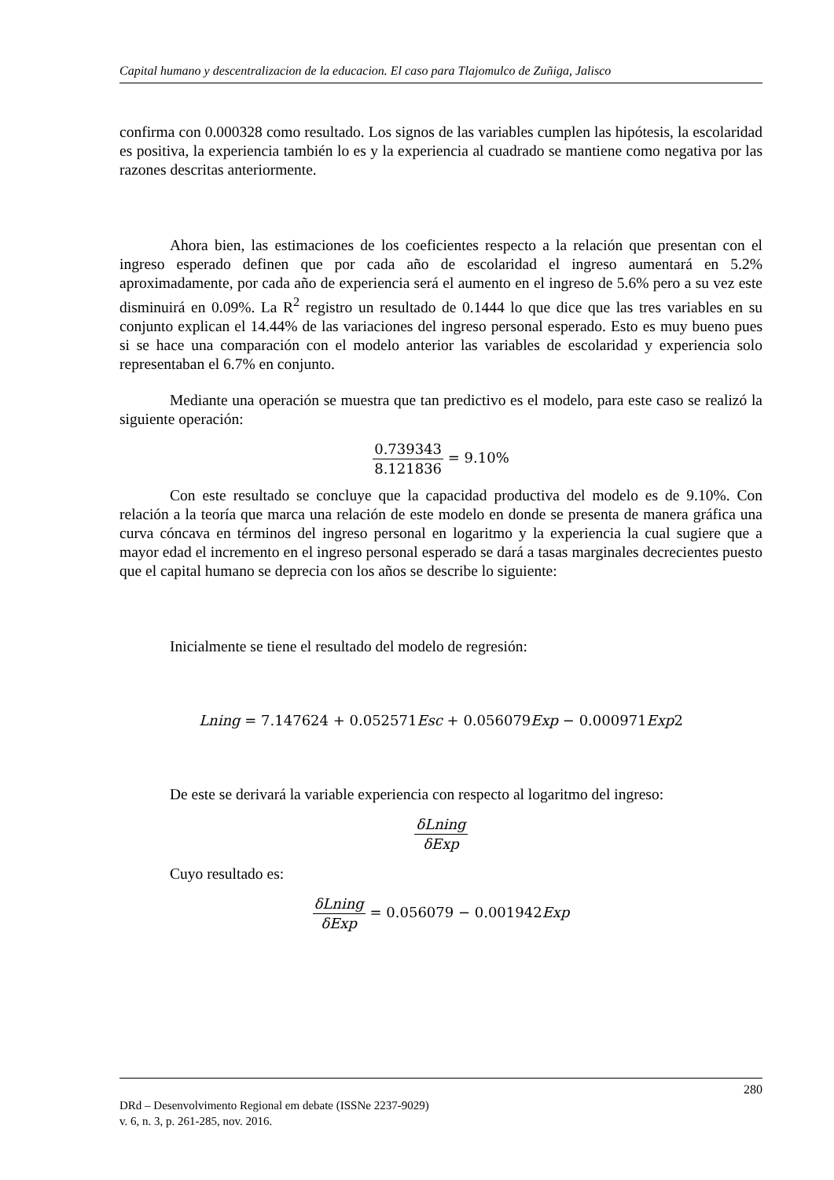Capital humano y descentralizacion de la educacion. El caso para Tlajomulco de Zuñiga, Jalisco
confirma con 0.000328 como resultado. Los signos de las variables cumplen las hipótesis, la escolaridad es positiva, la experiencia también lo es y la experiencia al cuadrado se mantiene como negativa por las razones descritas anteriormente.
Ahora bien, las estimaciones de los coeficientes respecto a la relación que presentan con el ingreso esperado definen que por cada año de escolaridad el ingreso aumentará en 5.2% aproximadamente, por cada año de experiencia será el aumento en el ingreso de 5.6% pero a su vez este disminuirá en 0.09%. La R<sup>2</sup> registro un resultado de 0.1444 lo que dice que las tres variables en su conjunto explican el 14.44% de las variaciones del ingreso personal esperado. Esto es muy bueno pues si se hace una comparación con el modelo anterior las variables de escolaridad y experiencia solo representaban el 6.7% en conjunto.
Mediante una operación se muestra que tan predictivo es el modelo, para este caso se realizó la siguiente operación:
0.739343 8.121836 = 9.10%
Con este resultado se concluye que la capacidad productiva del modelo es de 9.10%. Con relación a la teoría que marca una relación de este modelo en donde se presenta de manera gráfica una curva cóncava en términos del ingreso personal en logaritmo y la experiencia la cual sugiere que a mayor edad el incremento en el ingreso personal esperado se dará a tasas marginales decrecientes puesto que el capital humano se deprecia con los años se describe lo siguiente:
Inicialmente se tiene el resultado del modelo de regresión:
Lning = 7.147624 + 0.052571Esc + 0.056079Exp − 0.000971Exp2
De este se derivará la variable experiencia con respecto al logaritmo del ingreso:
δLning δExp
Cuyo resultado es:
δLning δExp = 0.056079 − 0.001942Exp
280
DRd – Desenvolvimento Regional em debate (ISSNe 2237-9029)
v. 6, n. 3, p. 261-285, nov. 2016.